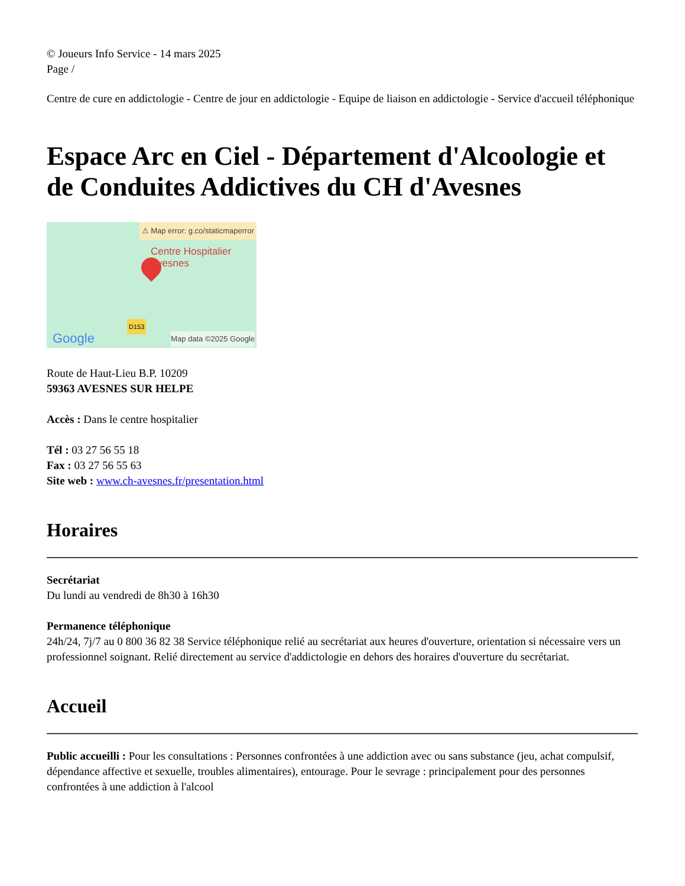© Joueurs Info Service - 14 mars 2025
Page /
Centre de cure en addictologie - Centre de jour en addictologie - Equipe de liaison en addictologie - Service d'accueil téléphonique
Espace Arc en Ciel - Département d'Alcoologie et de Conduites Addictives du CH d'Avesnes
⚠ Map error: g.co/staticmaperror
Centre Hospitalier
Avesnes
D153
Google Map data ©2025 Google
Route de Haut-Lieu B.P. 10209
59363 AVESNES SUR HELPE
Accès : Dans le centre hospitalier
Tél : 03 27 56 55 18
Fax : 03 27 56 55 63
Site web : www.ch-avesnes.fr/presentation.html
Horaires
Secrétariat
Du lundi au vendredi de 8h30 à 16h30
Permanence téléphonique
24h/24, 7j/7 au 0 800 36 82 38 Service téléphonique relié au secrétariat aux heures d'ouverture, orientation si nécessaire vers un professionnel soignant. Relié directement au service d'addictologie en dehors des horaires d'ouverture du secrétariat.
Accueil
Public accueilli : Pour les consultations : Personnes confrontées à une addiction avec ou sans substance (jeu, achat compulsif, dépendance affective et sexuelle, troubles alimentaires), entourage. Pour le sevrage : principalement pour des personnes confrontées à une addiction à l'alcool